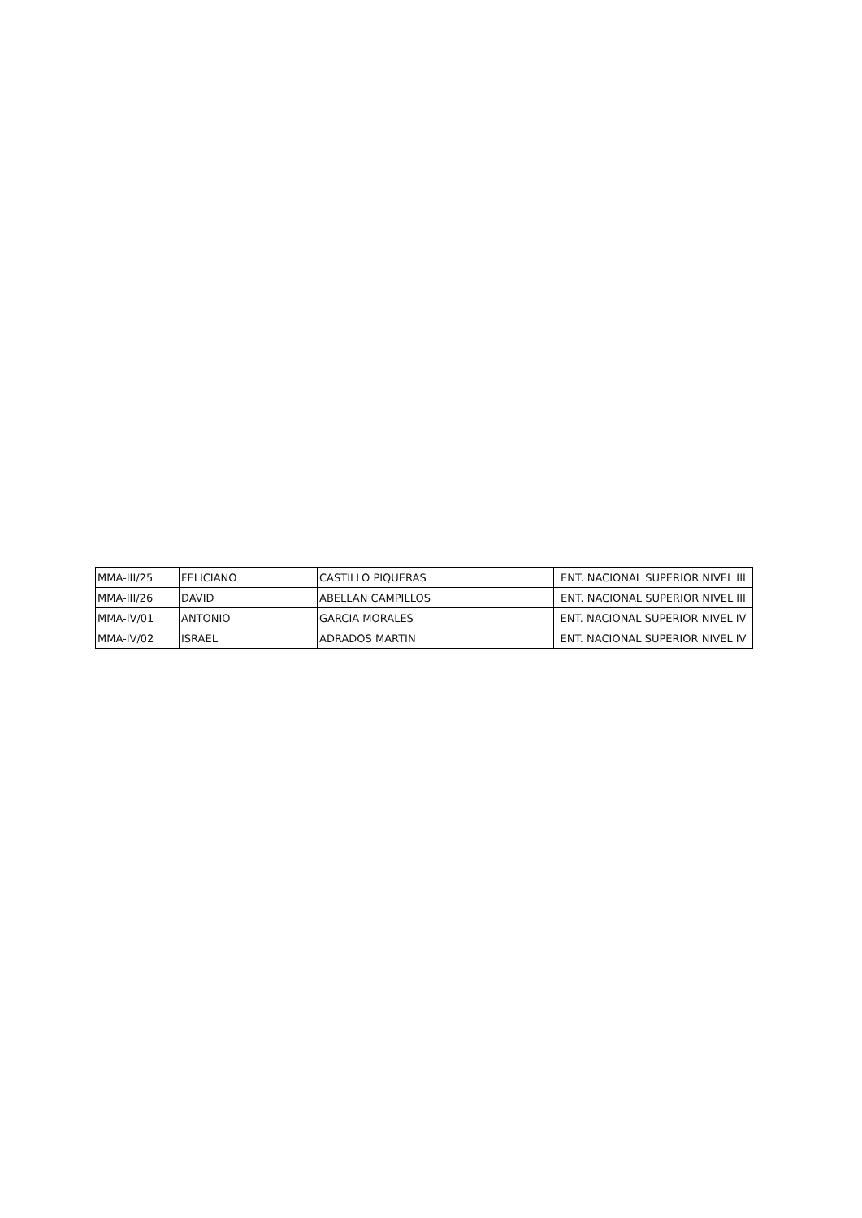| MMA-III/25 | FELICIANO | CASTILLO PIQUERAS | ENT. NACIONAL SUPERIOR NIVEL III |
| MMA-III/26 | DAVID | ABELLAN CAMPILLOS | ENT. NACIONAL SUPERIOR NIVEL III |
| MMA-IV/01 | ANTONIO | GARCIA MORALES | ENT. NACIONAL SUPERIOR NIVEL IV |
| MMA-IV/02 | ISRAEL | ADRADOS MARTIN | ENT. NACIONAL SUPERIOR NIVEL IV |